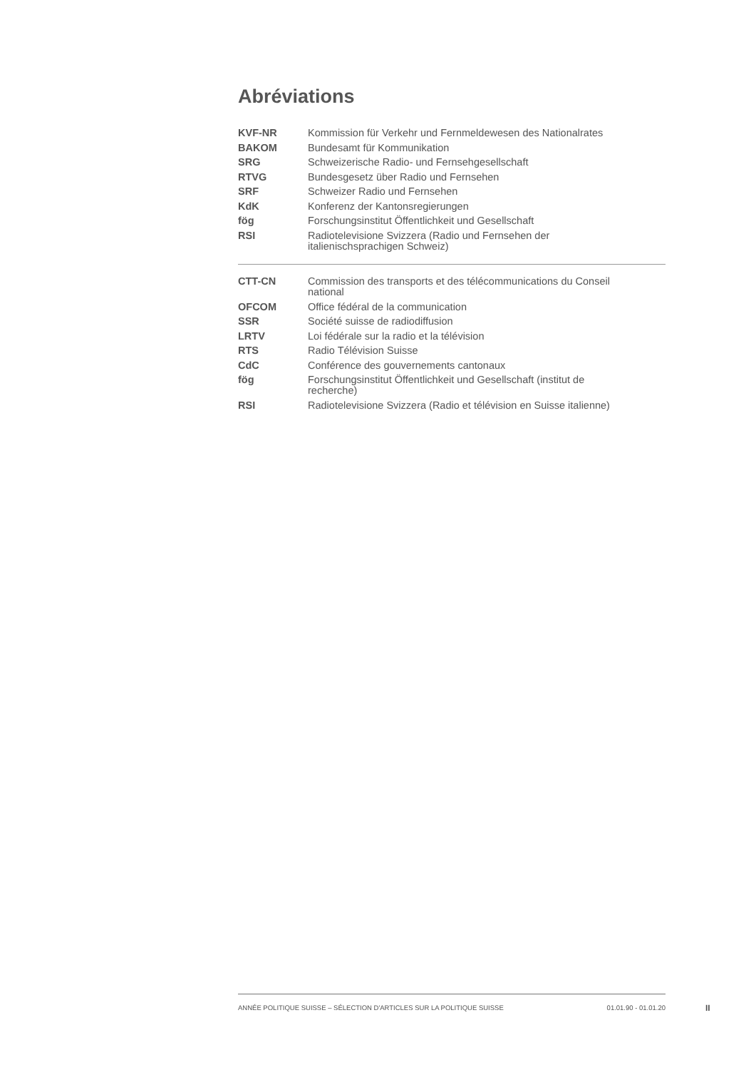Abréviations
| KVF-NR | Kommission für Verkehr und Fernmeldewesen des Nationalrates |
| BAKOM | Bundesamt für Kommunikation |
| SRG | Schweizerische Radio- und Fernsehgesellschaft |
| RTVG | Bundesgesetz über Radio und Fernsehen |
| SRF | Schweizer Radio und Fernsehen |
| KdK | Konferenz der Kantonsregierungen |
| fög | Forschungsinstitut Öffentlichkeit und Gesellschaft |
| RSI | Radiotelevisione Svizzera (Radio und Fernsehen der italienischsprachigen Schweiz) |
| CTT-CN | Commission des transports et des télécommunications du Conseil national |
| OFCOM | Office fédéral de la communication |
| SSR | Société suisse de radiodiffusion |
| LRTV | Loi fédérale sur la radio et la télévision |
| RTS | Radio Télévision Suisse |
| CdC | Conférence des gouvernements cantonaux |
| fög | Forschungsinstitut Öffentlichkeit und Gesellschaft (institut de recherche) |
| RSI | Radiotelevisione Svizzera (Radio et télévision en Suisse italienne) |
ANNÉE POLITIQUE SUISSE – SÉLECTION D'ARTICLES SUR LA POLITIQUE SUISSE 01.01.90 - 01.01.20
II